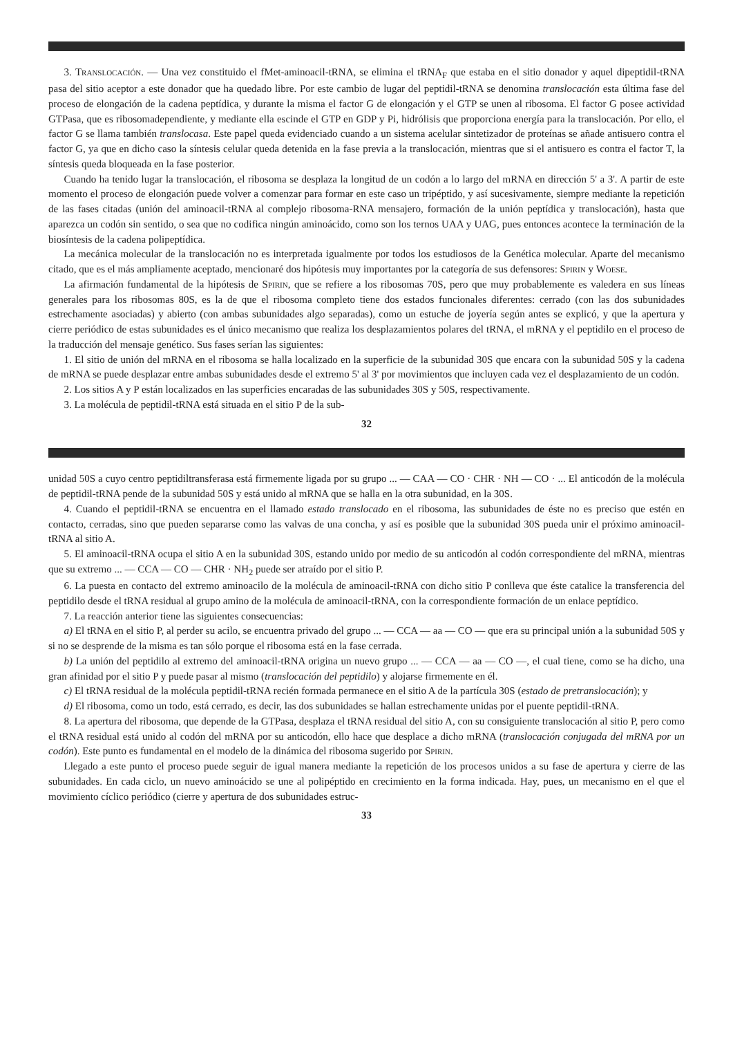3. Translocación. — Una vez constituido el fMet-aminoacil-tRNA, se elimina el tRNA<sub>F</sub> que estaba en el sitio donador y aquel dipeptidil-tRNA pasa del sitio aceptor a este donador que ha quedado libre. Por este cambio de lugar del peptidil-tRNA se denomina translocación esta última fase del proceso de elongación de la cadena peptídica, y durante la misma el factor G de elongación y el GTP se unen al ribosoma. El factor G posee actividad GTPasa, que es ribosomadependiente, y mediante ella escinde el GTP en GDP y Pi, hidrólisis que proporciona energía para la translocación. Por ello, el factor G se llama también translocasa. Este papel queda evidenciado cuando a un sistema acelular sintetizador de proteínas se añade antisuero contra el factor G, ya que en dicho caso la síntesis celular queda detenida en la fase previa a la translocación, mientras que si el antisuero es contra el factor T, la síntesis queda bloqueada en la fase posterior.
Cuando ha tenido lugar la translocación, el ribosoma se desplaza la longitud de un codón a lo largo del mRNA en dirección 5' a 3'. A partir de este momento el proceso de elongación puede volver a comenzar para formar en este caso un tripéptido, y así sucesivamente, siempre mediante la repetición de las fases citadas (unión del aminoacil-tRNA al complejo ribosoma-RNA mensajero, formación de la unión peptídica y translocación), hasta que aparezca un codón sin sentido, o sea que no codifica ningún aminoácido, como son los ternos UAA y UAG, pues entonces acontece la terminación de la biosíntesis de la cadena polipeptídica.
La mecánica molecular de la translocación no es interpretada igualmente por todos los estudiosos de la Genética molecular. Aparte del mecanismo citado, que es el más ampliamente aceptado, mencionaré dos hipótesis muy importantes por la categoría de sus defensores: Spirin y Woese.
La afirmación fundamental de la hipótesis de Spirin, que se refiere a los ribosomas 70S, pero que muy probablemente es valedera en sus líneas generales para los ribosomas 80S, es la de que el ribosoma completo tiene dos estados funcionales diferentes: cerrado (con las dos subunidades estrechamente asociadas) y abierto (con ambas subunidades algo separadas), como un estuche de joyería según antes se explicó, y que la apertura y cierre periódico de estas subunidades es el único mecanismo que realiza los desplazamientos polares del tRNA, el mRNA y el peptidilo en el proceso de la traducción del mensaje genético. Sus fases serían las siguientes:
1. El sitio de unión del mRNA en el ribosoma se halla localizado en la superficie de la subunidad 30S que encara con la subunidad 50S y la cadena de mRNA se puede desplazar entre ambas subunidades desde el extremo 5' al 3' por movimientos que incluyen cada vez el desplazamiento de un codón.
2. Los sitios A y P están localizados en las superficies encaradas de las subunidades 30S y 50S, respectivamente.
3. La molécula de peptidil-tRNA está situada en el sitio P de la sub-
32
unidad 50S a cuyo centro peptidiltransferasa está firmemente ligada por su grupo ... — CAA — CO · CHR · NH — CO · ... El anticodón de la molécula de peptidil-tRNA pende de la subunidad 50S y está unido al mRNA que se halla en la otra subunidad, en la 30S.
4. Cuando el peptidil-tRNA se encuentra en el llamado estado translocado en el ribosoma, las subunidades de éste no es preciso que estén en contacto, cerradas, sino que pueden separarse como las valvas de una concha, y así es posible que la subunidad 30S pueda unir el próximo aminoacil-tRNA al sitio A.
5. El aminoacil-tRNA ocupa el sitio A en la subunidad 30S, estando unido por medio de su anticodón al codón correspondiente del mRNA, mientras que su extremo ... — CCA — CO — CHR · NH<sub>2</sub> puede ser atraído por el sitio P.
6. La puesta en contacto del extremo aminoacilo de la molécula de aminoacil-tRNA con dicho sitio P conlleva que éste catalice la transferencia del peptidilo desde el tRNA residual al grupo amino de la molécula de aminoacil-tRNA, con la correspondiente formación de un enlace peptídico.
7. La reacción anterior tiene las siguientes consecuencias:
a) El tRNA en el sitio P, al perder su acilo, se encuentra privado del grupo ... — CCA — aa — CO — que era su principal unión a la subunidad 50S y si no se desprende de la misma es tan sólo porque el ribosoma está en la fase cerrada.
b) La unión del peptidilo al extremo del aminoacil-tRNA origina un nuevo grupo ... — CCA — aa — CO —, el cual tiene, como se ha dicho, una gran afinidad por el sitio P y puede pasar al mismo (translocación del peptidilo) y alojarse firmemente en él.
c) El tRNA residual de la molécula peptidil-tRNA recién formada permanece en el sitio A de la partícula 30S (estado de pretranslocación); y
d) El ribosoma, como un todo, está cerrado, es decir, las dos subunidades se hallan estrechamente unidas por el puente peptidil-tRNA.
8. La apertura del ribosoma, que depende de la GTPasa, desplaza el tRNA residual del sitio A, con su consiguiente translocación al sitio P, pero como el tRNA residual está unido al codón del mRNA por su anticodón, ello hace que desplace a dicho mRNA (translocación conjugada del mRNA por un codón). Este punto es fundamental en el modelo de la dinámica del ribosoma sugerido por Spirin.
Llegado a este punto el proceso puede seguir de igual manera mediante la repetición de los procesos unidos a su fase de apertura y cierre de las subunidades. En cada ciclo, un nuevo aminoácido se une al polipéptido en crecimiento en la forma indicada. Hay, pues, un mecanismo en el que el movimiento cíclico periódico (cierre y apertura de dos subunidades estruc-
33